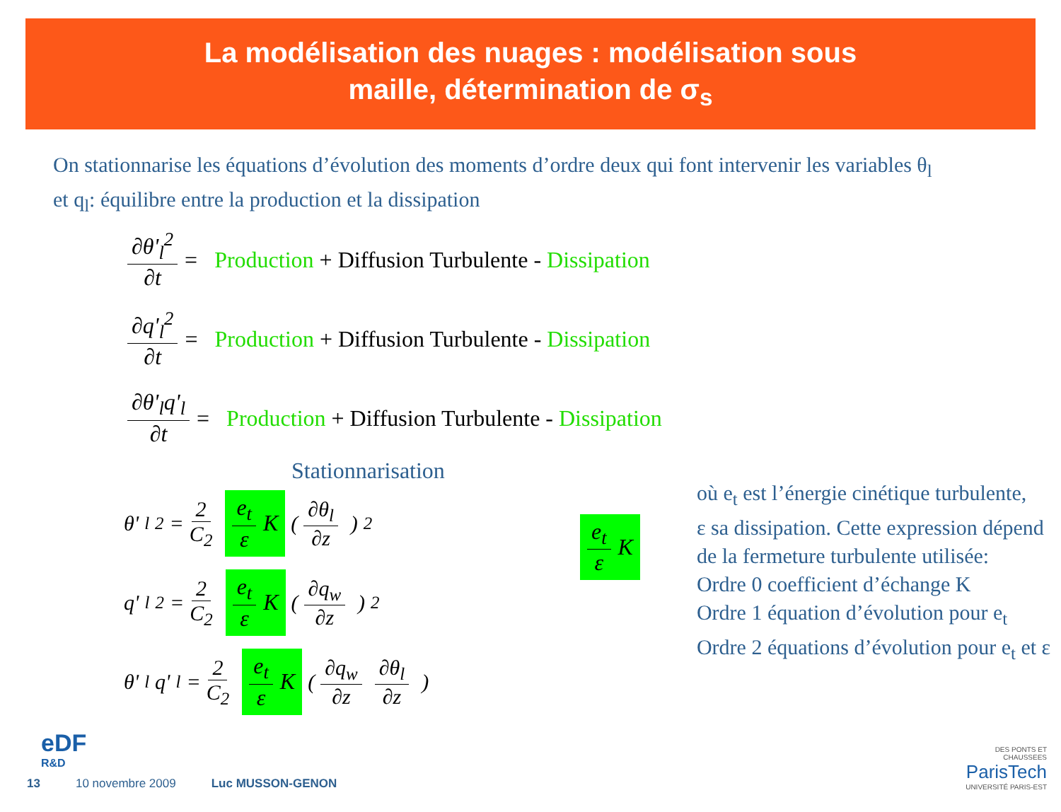La modélisation des nuages : modélisation sous
maille, détermination de σ<sub>s</sub>
On stationnarise les équations d’évolution des moments d’ordre deux qui font intervenir les variables θ<sub>l</sub> et q<sub>l</sub>: équilibre entre la production et la dissipation
∂θ'<sub>l</sub><sup>2</sup> ∂t = Production + Diffusion Turbulente - Dissipation
∂q'<sub>l</sub><sup>2</sup> ∂t = Production + Diffusion Turbulente - Dissipation
∂θ'<sub>l</sub>q'<sub>l</sub> ∂t = Production + Diffusion Turbulente - Dissipation
Stationnarisation
θ'<sub>l</sub><sup>2</sup> = 2 C<sub>2</sub> e<sub>t</sub> ε K (∂θ<sub>l</sub> ∂z)<sup>2</sup>
q'<sub>l</sub><sup>2</sup> = 2 C<sub>2</sub> e<sub>t</sub> ε K (∂q<sub>w</sub> ∂z)<sup>2</sup>
θ'<sub>l</sub>q'<sub>l</sub> = 2 C<sub>2</sub> e<sub>t</sub> ε K (∂q<sub>w</sub> ∂z ∂θ<sub>l</sub> ∂z)
e<sub>t</sub> ε K
où e<sub>t</sub> est l’énergie cinétique turbulente,
ε sa dissipation. Cette expression dépend
de la fermeture turbulente utilisée:
Ordre 0 coefficient d’échange K
Ordre 1 équation d’évolution pour e<sub>t</sub>
Ordre 2 équations d’évolution pour e<sub>t</sub> et ε
eDF
R&D
13 10 novembre 2009 Luc MUSSON-GENON
DES PONTS ET CHAUSSEES
ParisTech
UNIVERSITÉ PARIS-EST